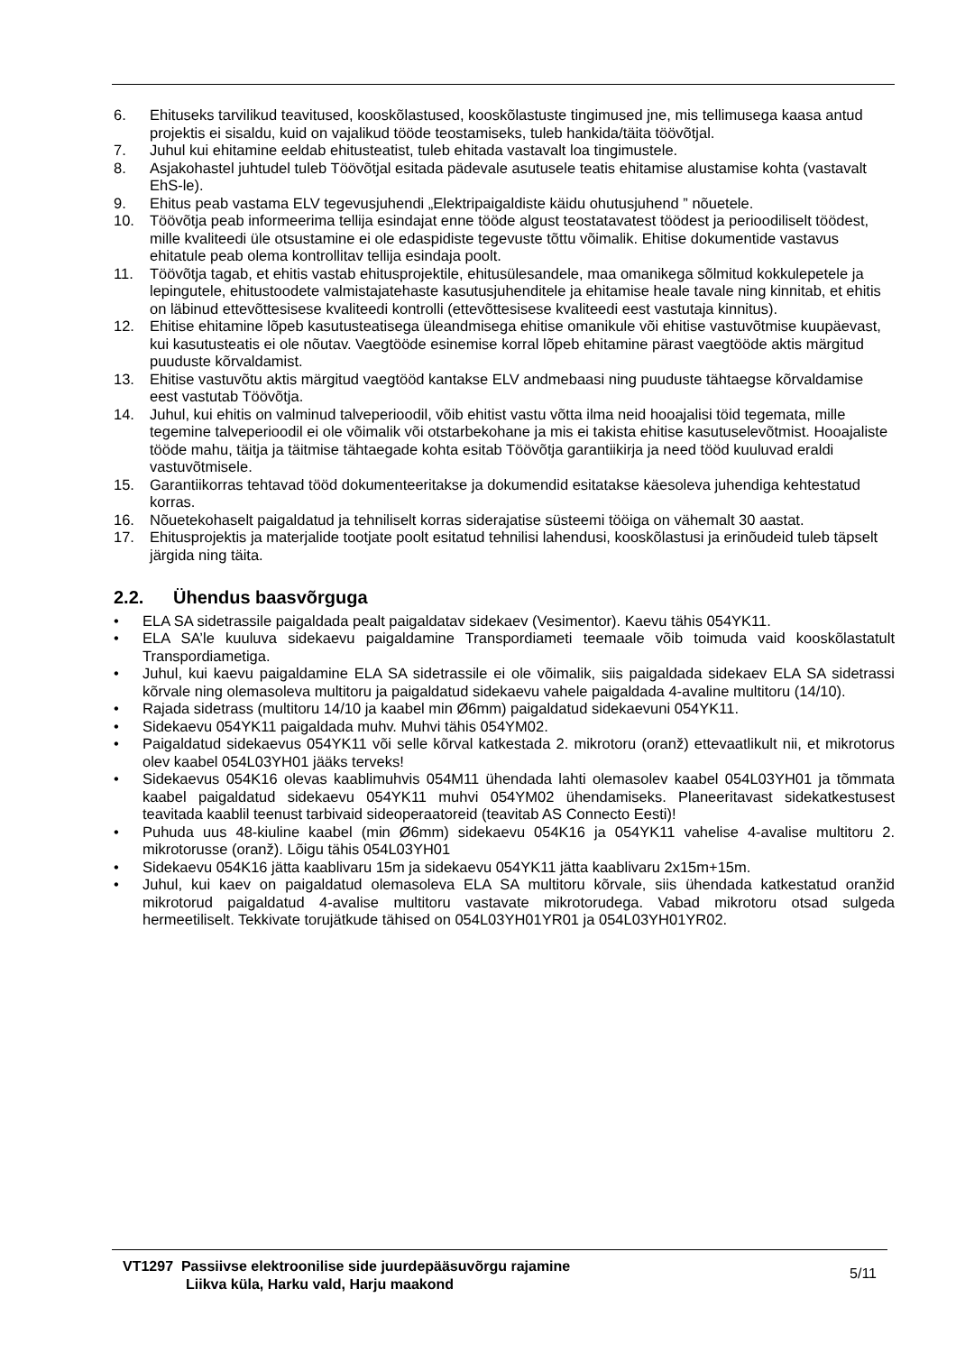6. Ehituseks tarvilikud teavitused, kooskõlastused, kooskõlastuste tingimused jne, mis tellimusega kaasa antud projektis ei sisaldu, kuid on vajalikud tööde teostamiseks, tuleb hankida/täita töövõtjal.
7. Juhul kui ehitamine eeldab ehitusteatist, tuleb ehitada vastavalt loa tingimustele.
8. Asjakohastel juhtudel tuleb Töövõtjal esitada pädevale asutusele teatis ehitamise alustamise kohta (vastavalt EhS-le).
9. Ehitus peab vastama ELV tegevusjuhendi „Elektripaigaldiste käidu ohutusjuhend ” nõuetele.
10. Töövõtja peab informeerima tellija esindajat enne tööde algust teostatavatest töödest ja perioodiliselt töödest, mille kvaliteedi üle otsustamine ei ole edaspidiste tegevuste tõttu võimalik. Ehitise dokumentide vastavus ehitatule peab olema kontrollitav tellija esindaja poolt.
11. Töövõtja tagab, et ehitis vastab ehitusprojektile, ehitusülesandele, maa omanikega sõlmitud kokkulepetele ja lepingutele, ehitustoodete valmistajatehaste kasutusjuhenditele ja ehitamise heale tavale ning kinnitab, et ehitis on läbinud ettevõttesisese kvaliteedi kontrolli (ettevõttesisese kvaliteedi eest vastutaja kinnitus).
12. Ehitise ehitamine lõpeb kasutusteatisega üleandmisega ehitise omanikule või ehitise vastuvõtmise kuupäevast, kui kasutusteatis ei ole nõutav. Vaegtööde esinemise korral lõpeb ehitamine pärast vaegtööde aktis märgitud puuduste kõrvaldamist.
13. Ehitise vastuvõtu aktis märgitud vaegtööd kantakse ELV andmebaasi ning puuduste tähtaegse kõrvaldamise eest vastutab Töövõtja.
14. Juhul, kui ehitis on valminud talveperioodil, võib ehitist vastu võtta ilma neid hooajalisi töid tegemata, mille tegemine talveperioodil ei ole võimalik või otstarbekohane ja mis ei takista ehitise kasutuselevõtmist. Hooajaliste tööde mahu, täitja ja täitmise tähtaegade kohta esitab Töövõtja garantiikirja ja need tööd kuuluvad eraldi vastuvõtmisele.
15. Garantiikorras tehtavad tööd dokumenteeritakse ja dokumendid esitatakse käesoleva juhendiga kehtestatud korras.
16. Nõuetekohaselt paigaldatud ja tehniliselt korras siderajatise süsteemi tööiga on vähemalt 30 aastat.
17. Ehitusprojektis ja materjalide tootjate poolt esitatud tehnilisi lahendusi, kooskõlastusi ja erinõudeid tuleb täpselt järgida ning täita.
2.2. Ühendus baasvõrguga
• ELA SA sidetrassile paigaldada pealt paigaldatav sidekaev (Vesimentor). Kaevu tähis 054YK11.
• ELA SA’le kuuluva sidekaevu paigaldamine Transpordiameti teemaale võib toimuda vaid kooskõlastatult Transpordiametiga.
• Juhul, kui kaevu paigaldamine ELA SA sidetrassile ei ole võimalik, siis paigaldada sidekaev ELA SA sidetrassi kõrvale ning olemasoleva multitoru ja paigaldatud sidekaevu vahele paigaldada 4-avaline multitoru (14/10).
• Rajada sidetrass (multitoru 14/10 ja kaabel min Ø6mm) paigaldatud sidekaevuni 054YK11.
• Sidekaevu 054YK11 paigaldada muhv. Muhvi tähis 054YM02.
• Paigaldatud sidekaevus 054YK11 või selle kõrval katkestada 2. mikrotoru (oranž) ettevaatlikult nii, et mikrotorus olev kaabel 054L03YH01 jääks terveks!
• Sidekaevus 054K16 olevas kaablimuhvis 054M11 ühendada lahti olemasolev kaabel 054L03YH01 ja tõmmata kaabel paigaldatud sidekaevu 054YK11 muhvi 054YM02 ühendamiseks. Planeeritavast sidekatkestusest teavitada kaablil teenust tarbivaid sideoperaatoreid (teavitab AS Connecto Eesti)!
• Puhuda uus 48-kiuline kaabel (min Ø6mm) sidekaevu 054K16 ja 054YK11 vahelise 4-avalise multitoru 2. mikrotorusse (oranž). Lõigu tähis 054L03YH01
• Sidekaevu 054K16 jätta kaablivaru 15m ja sidekaevu 054YK11 jätta kaablivaru 2x15m+15m.
• Juhul, kui kaev on paigaldatud olemasoleva ELA SA multitoru kõrvale, siis ühendada katkestatud oranžid mikrotorud paigaldatud 4-avalise multitoru vastavate mikrotorudega. Vabad mikrotoru otsad sulgeda hermeetiliselt. Tekkivate torujätkude tähised on 054L03YH01YR01 ja 054L03YH01YR02.
VT1297 Passiivse elektroonilise side juurdepääsuvõrgu rajamine
Liikva küla, Harku vald, Harju maakond
5/11